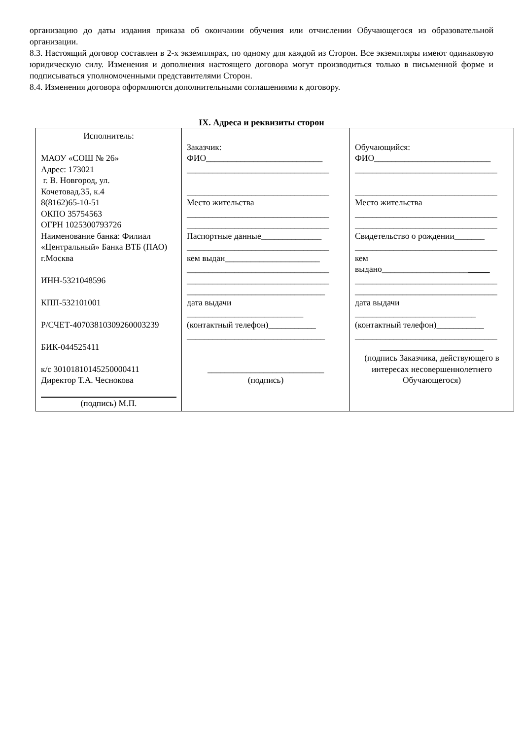организацию до даты издания приказа об окончании обучения или отчислении Обучающегося из образовательной организации.
8.3. Настоящий договор составлен в 2-х экземплярах, по одному для каждой из Сторон. Все экземпляры имеют одинаковую юридическую силу. Изменения и дополнения настоящего договора могут производиться только в письменной форме и подписываться уполномоченными представителями Сторон.
8.4. Изменения договора оформляются дополнительными соглашениями к договору.
IX. Адреса и реквизиты сторон
| Исполнитель: МАОУ «СОШ № 26» Адрес: 173021 г. В. Новгород, ул. Кочетовад.35, к.4 8(8162)65-10-51 ОКПО 35754563 ОГРН 1025300793726 Наименование банка: Филиал «Центральный» Банка ВТБ (ПАО) г.Москва ИНН-5321048596 КПП-532101001 Р/СЧЕТ-40703810309260003239 БИК-044525411 к/с 30101810145250000411 Директор Т.А. Чеснокова (подпись) М.П. | Заказчик: ФИО___________________________ _________________________________ _________________________________ Место жительства _________________________________ _________________________________ Паспортные данные______________ _________________________________ кем выдан______________________ _________________________________ _________________________________ ________________________________ дата выдачи ___________________________ (контактный телефон)___________ ________________________________ ___________________________ (подпись) | Обучающийся: ФИО___________________________ _________________________________ _________________________________ Место жительства _________________________________ _________________________________ Свидетельство о рождении_______ _________________________________ кем выдано____________________ _____ _________________________________ _________________________________ дата выдачи ____________________________ (контактный телефон)___________ _________________________________ ________________________ (подпись Заказчика, действующего в интересах несовершеннолетнего Обучающегося) |